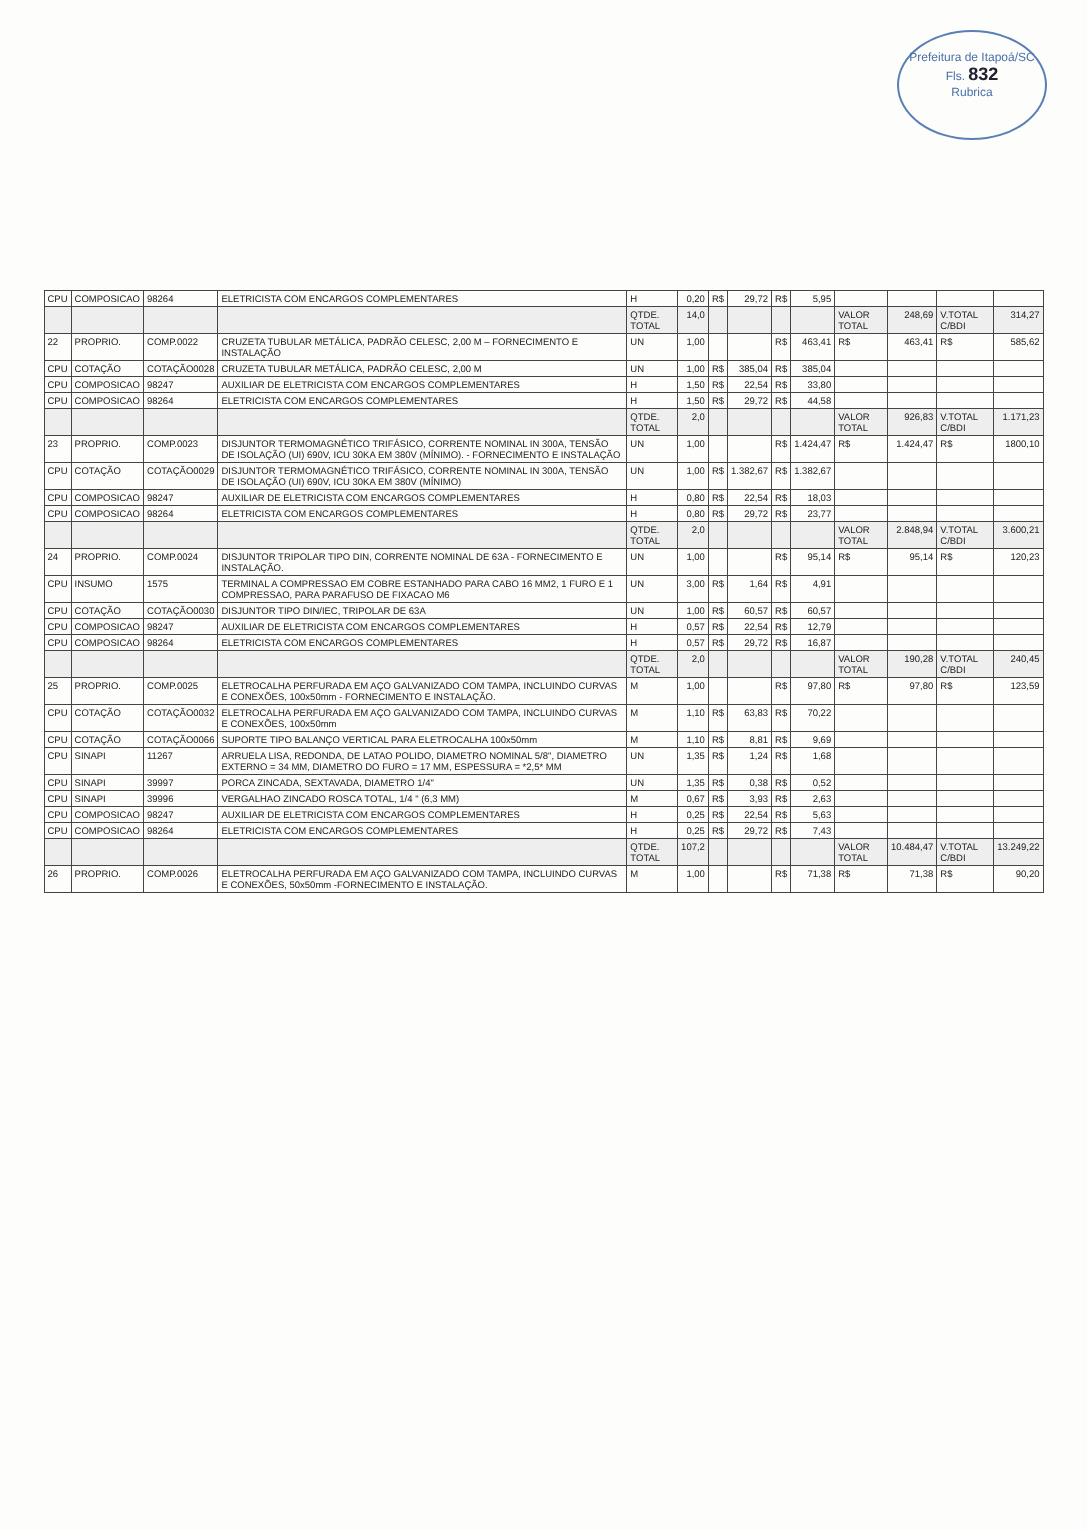Prefeitura de Itapoá/SC
Fls. 832
Rubrica
| CPU | COMPOSICAO | 98264 | ELETRICISTA COM ENCARGOS COMPLEMENTARES | H | 0,20 | R$ | 29,72 | R$ | 5,95 | | | | |
| | | | | QTDE. TOTAL | 14,0 | | | | | VALOR TOTAL | 248,69 | V.TOTAL C/BDI | 314,27 |
| 22 | PROPRIO. | COMP.0022 | CRUZETA TUBULAR METÁLICA, PADRÃO CELESC, 2,00 M – FORNECIMENTO E INSTALAÇÃO | UN | 1,00 | | | R$ | 463,41 | R$ | 463,41 | R$ | 585,62 |
| CPU | COTAÇÃO | COTAÇÃO0028 | CRUZETA TUBULAR METÁLICA, PADRÃO CELESC, 2,00 M | UN | 1,00 | R$ | 385,04 | R$ | 385,04 | | | | |
| CPU | COMPOSICAO | 98247 | AUXILIAR DE ELETRICISTA COM ENCARGOS COMPLEMENTARES | H | 1,50 | R$ | 22,54 | R$ | 33,80 | | | | |
| CPU | COMPOSICAO | 98264 | ELETRICISTA COM ENCARGOS COMPLEMENTARES | H | 1,50 | R$ | 29,72 | R$ | 44,58 | | | | |
| | | | | QTDE. TOTAL | 2,0 | | | | | VALOR TOTAL | 926,83 | V.TOTAL C/BDI | 1.171,23 |
| 23 | PROPRIO. | COMP.0023 | DISJUNTOR TERMOMAGNÉTICO TRIFÁSICO, CORRENTE NOMINAL IN 300A, TENSÃO DE ISOLAÇÃO (UI) 690V, ICU 30KA EM 380V (MÍNIMO). - FORNECIMENTO E INSTALAÇÃO | UN | 1,00 | | | R$ | 1.424,47 | R$ | 1.424,47 | R$ | 1800,10 |
| CPU | COTAÇÃO | COTAÇÃO0029 | DISJUNTOR TERMOMAGNÉTICO TRIFÁSICO, CORRENTE NOMINAL IN 300A, TENSÃO DE ISOLAÇÃO (UI) 690V, ICU 30KA EM 380V (MÍNIMO) | UN | 1,00 | R$ | 1.382,67 | R$ | 1.382,67 | | | | |
| CPU | COMPOSICAO | 98247 | AUXILIAR DE ELETRICISTA COM ENCARGOS COMPLEMENTARES | H | 0,80 | R$ | 22,54 | R$ | 18,03 | | | | |
| CPU | COMPOSICAO | 98264 | ELETRICISTA COM ENCARGOS COMPLEMENTARES | H | 0,80 | R$ | 29,72 | R$ | 23,77 | | | | |
| | | | | QTDE. TOTAL | 2,0 | | | | | VALOR TOTAL | 2.848,94 | V.TOTAL C/BDI | 3.600,21 |
| 24 | PROPRIO. | COMP.0024 | DISJUNTOR TRIPOLAR TIPO DIN, CORRENTE NOMINAL DE 63A - FORNECIMENTO E INSTALAÇÃO. | UN | 1,00 | | | R$ | 95,14 | R$ | 95,14 | R$ | 120,23 |
| CPU | INSUMO | 1575 | TERMINAL A COMPRESSAO EM COBRE ESTANHADO PARA CABO 16 MM2, 1 FURO E 1 COMPRESSAO, PARA PARAFUSO DE FIXACAO M6 | UN | 3,00 | R$ | 1,64 | R$ | 4,91 | | | | |
| CPU | COTAÇÃO | COTAÇÃO0030 | DISJUNTOR TIPO DIN/IEC, TRIPOLAR DE 63A | UN | 1,00 | R$ | 60,57 | R$ | 60,57 | | | | |
| CPU | COMPOSICAO | 98247 | AUXILIAR DE ELETRICISTA COM ENCARGOS COMPLEMENTARES | H | 0,57 | R$ | 22,54 | R$ | 12,79 | | | | |
| CPU | COMPOSICAO | 98264 | ELETRICISTA COM ENCARGOS COMPLEMENTARES | H | 0,57 | R$ | 29,72 | R$ | 16,87 | | | | |
| | | | | QTDE. TOTAL | 2,0 | | | | | VALOR TOTAL | 190,28 | V.TOTAL C/BDI | 240,45 |
| 25 | PROPRIO. | COMP.0025 | ELETROCALHA PERFURADA EM AÇO GALVANIZADO COM TAMPA, INCLUINDO CURVAS E CONEXÕES, 100x50mm - FORNECIMENTO E INSTALAÇÃO. | M | 1,00 | | | R$ | 97,80 | R$ | 97,80 | R$ | 123,59 |
| CPU | COTAÇÃO | COTAÇÃO0032 | ELETROCALHA PERFURADA EM AÇO GALVANIZADO COM TAMPA, INCLUINDO CURVAS E CONEXÕES, 100x50mm | M | 1,10 | R$ | 63,83 | R$ | 70,22 | | | | |
| CPU | COTAÇÃO | COTAÇÃO0066 | SUPORTE TIPO BALANÇO VERTICAL PARA ELETROCALHA 100x50mm | M | 1,10 | R$ | 8,81 | R$ | 9,69 | | | | |
| CPU | SINAPI | 11267 | ARRUELA LISA, REDONDA, DE LATAO POLIDO, DIAMETRO NOMINAL 5/8", DIAMETRO EXTERNO = 34 MM, DIAMETRO DO FURO = 17 MM, ESPESSURA = *2,5* MM | UN | 1,35 | R$ | 1,24 | R$ | 1,68 | | | | |
| CPU | SINAPI | 39997 | PORCA ZINCADA, SEXTAVADA, DIAMETRO 1/4" | UN | 1,35 | R$ | 0,38 | R$ | 0,52 | | | | |
| CPU | SINAPI | 39996 | VERGALHAO ZINCADO ROSCA TOTAL, 1/4 " (6,3 MM) | M | 0,67 | R$ | 3,93 | R$ | 2,63 | | | | |
| CPU | COMPOSICAO | 98247 | AUXILIAR DE ELETRICISTA COM ENCARGOS COMPLEMENTARES | H | 0,25 | R$ | 22,54 | R$ | 5,63 | | | | |
| CPU | COMPOSICAO | 98264 | ELETRICISTA COM ENCARGOS COMPLEMENTARES | H | 0,25 | R$ | 29,72 | R$ | 7,43 | | | | |
| | | | | QTDE. TOTAL | 107,2 | | | | | VALOR TOTAL | 10.484,47 | V.TOTAL C/BDI | 13.249,22 |
| 26 | PROPRIO. | COMP.0026 | ELETROCALHA PERFURADA EM AÇO GALVANIZADO COM TAMPA, INCLUINDO CURVAS E CONEXÕES, 50x50mm -FORNECIMENTO E INSTALAÇÃO. | M | 1,00 | | | R$ | 71,38 | R$ | 71,38 | R$ | 90,20 |